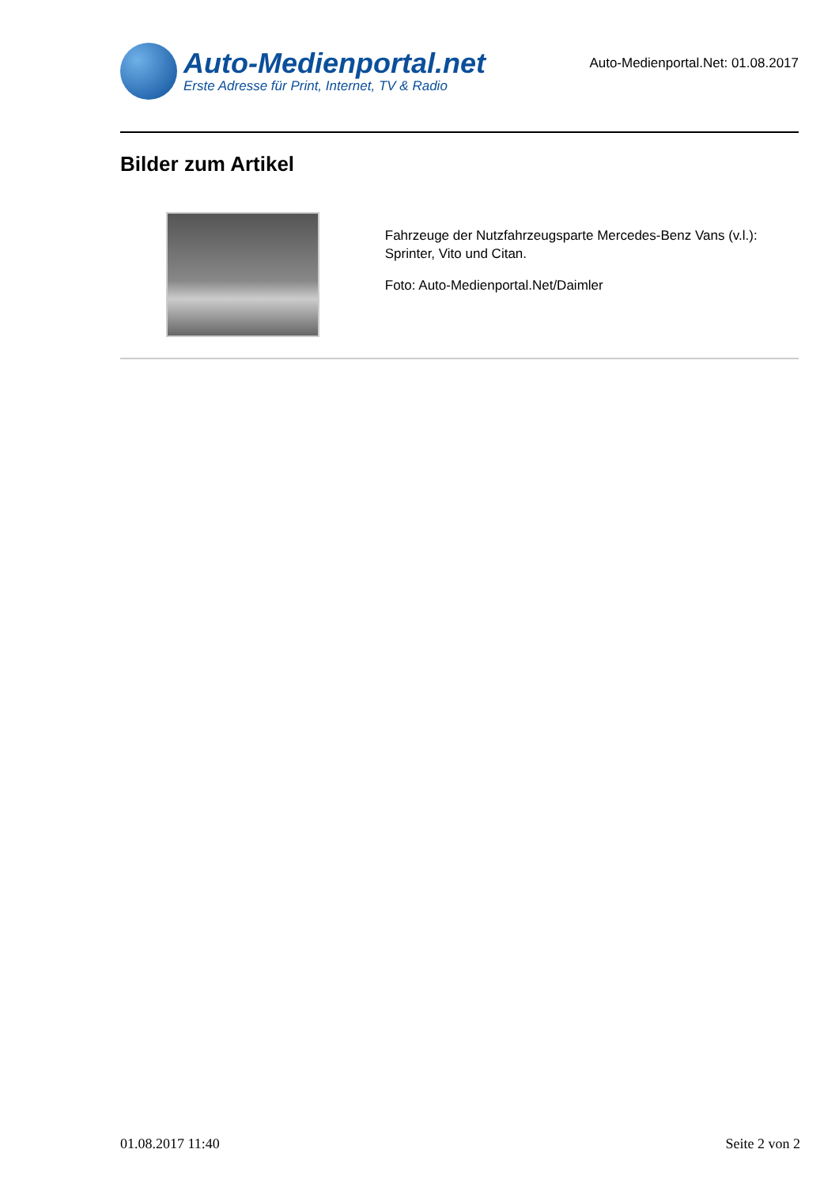Auto-Medienportal.net
Erste Adresse für Print, Internet, TV & Radio
Auto-Medienportal.Net: 01.08.2017
Bilder zum Artikel
Fahrzeuge der Nutzfahrzeugsparte Mercedes-Benz Vans (v.l.): Sprinter, Vito und Citan.
Foto: Auto-Medienportal.Net/Daimler
01.08.2017 11:40 Seite 2 von 2